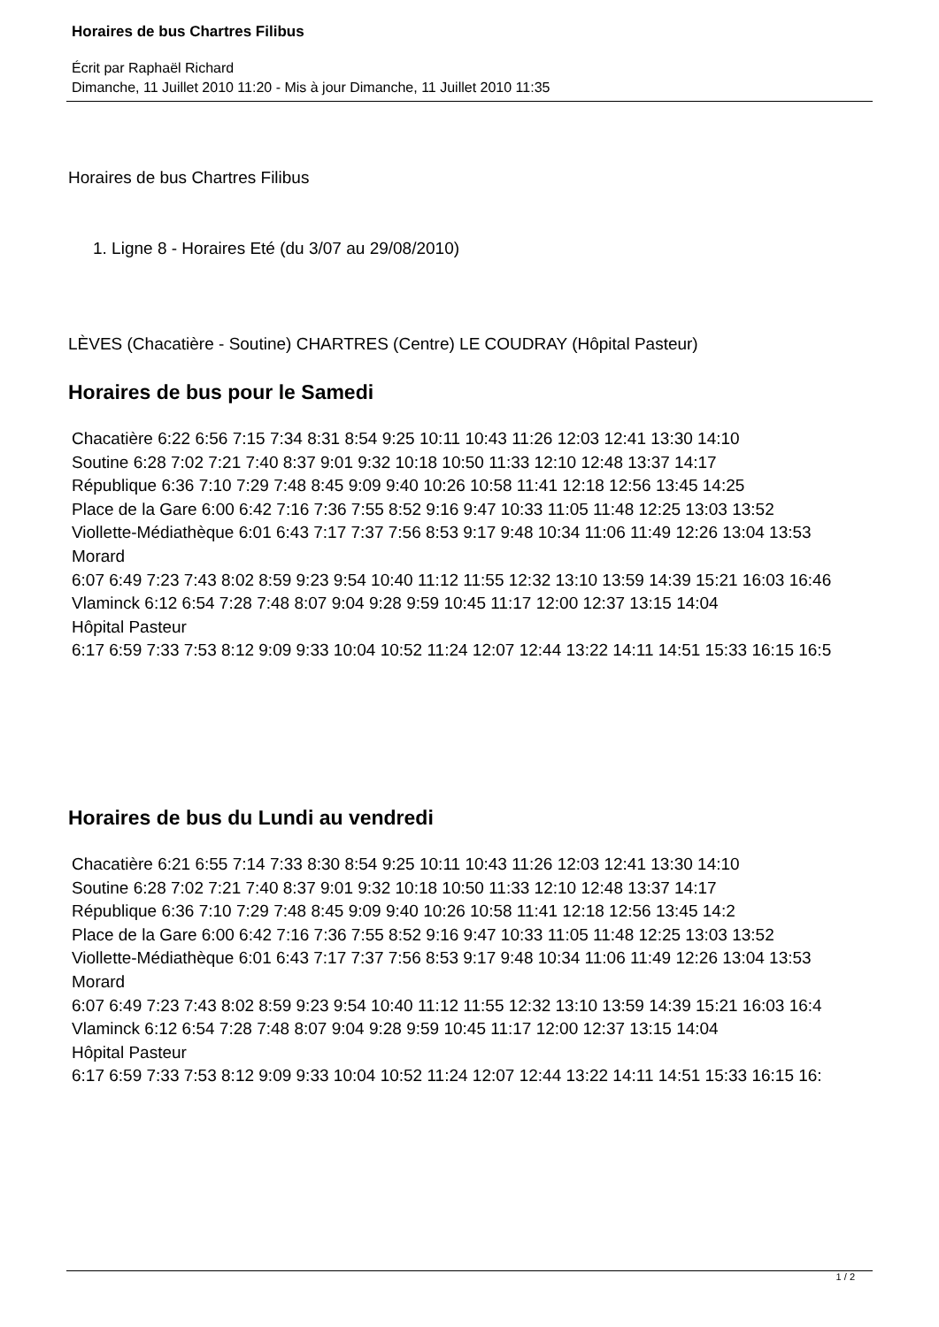Horaires de bus Chartres Filibus
Écrit par Raphaël Richard
Dimanche, 11 Juillet 2010 11:20 - Mis à jour Dimanche, 11 Juillet 2010 11:35
Horaires de bus Chartres Filibus
1. Ligne 8 - Horaires Eté (du 3/07 au 29/08/2010)
LÈVES (Chacatière - Soutine) CHARTRES (Centre) LE COUDRAY (Hôpital Pasteur)
Horaires de bus pour le Samedi
Chacatière 6:22 6:56 7:15 7:34 8:31 8:54 9:25 10:11 10:43 11:26 12:03 12:41 13:30 14:10
Soutine 6:28 7:02 7:21 7:40 8:37 9:01 9:32 10:18 10:50 11:33 12:10 12:48 13:37 14:17
République 6:36 7:10 7:29 7:48 8:45 9:09 9:40 10:26 10:58 11:41 12:18 12:56 13:45 14:25
Place de la Gare 6:00 6:42 7:16 7:36 7:55 8:52 9:16 9:47 10:33 11:05 11:48 12:25 13:03 13:52
Viollette-Médiathèque 6:01 6:43 7:17 7:37 7:56 8:53 9:17 9:48 10:34 11:06 11:49 12:26 13:04 13:53
Morard
6:07 6:49 7:23 7:43 8:02 8:59 9:23 9:54 10:40 11:12 11:55 12:32 13:10 13:59 14:39 15:21 16:03 16:46
Vlaminck 6:12 6:54 7:28 7:48 8:07 9:04 9:28 9:59 10:45 11:17 12:00 12:37 13:15 14:04
Hôpital Pasteur
6:17 6:59 7:33 7:53 8:12 9:09 9:33 10:04 10:52 11:24 12:07 12:44 13:22 14:11 14:51 15:33 16:15 16:5
Horaires de bus du Lundi au vendredi
Chacatière 6:21 6:55 7:14 7:33 8:30 8:54 9:25 10:11 10:43 11:26 12:03 12:41 13:30 14:10
Soutine 6:28 7:02 7:21 7:40 8:37 9:01 9:32 10:18 10:50 11:33 12:10 12:48 13:37 14:17
République 6:36 7:10 7:29 7:48 8:45 9:09 9:40 10:26 10:58 11:41 12:18 12:56 13:45 14:2
Place de la Gare 6:00 6:42 7:16 7:36 7:55 8:52 9:16 9:47 10:33 11:05 11:48 12:25 13:03 13:52
Viollette-Médiathèque 6:01 6:43 7:17 7:37 7:56 8:53 9:17 9:48 10:34 11:06 11:49 12:26 13:04 13:53
Morard
6:07 6:49 7:23 7:43 8:02 8:59 9:23 9:54 10:40 11:12 11:55 12:32 13:10 13:59 14:39 15:21 16:03 16:4
Vlaminck 6:12 6:54 7:28 7:48 8:07 9:04 9:28 9:59 10:45 11:17 12:00 12:37 13:15 14:04
Hôpital Pasteur
6:17 6:59 7:33 7:53 8:12 9:09 9:33 10:04 10:52 11:24 12:07 12:44 13:22 14:11 14:51 15:33 16:15 16:
1 / 2